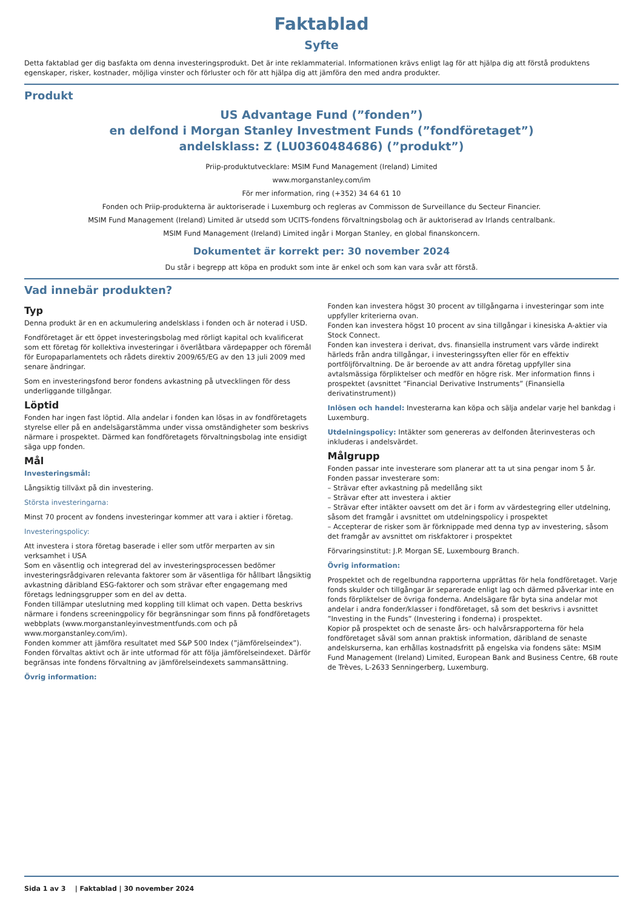Faktablad
Syfte
Detta faktablad ger dig basfakta om denna investeringsprodukt. Det är inte reklammaterial. Informationen krävs enligt lag för att hjälpa dig att förstå produktens egenskaper, risker, kostnader, möjliga vinster och förluster och för att hjälpa dig att jämföra den med andra produkter.
Produkt
US Advantage Fund (”fonden”)
en delfond i Morgan Stanley Investment Funds (”fondföretaget”)
andelsklass: Z (LU0360484686) (”produkt”)
Priip-produktutvecklare: MSIM Fund Management (Ireland) Limited
www.morganstanley.com/im
För mer information, ring (+352) 34 64 61 10
Fonden och Priip-produkterna är auktoriserade i Luxemburg och regleras av Commisson de Surveillance du Secteur Financier.
MSIM Fund Management (Ireland) Limited är utsedd som UCITS-fondens förvaltningsbolag och är auktoriserad av Irlands centralbank.
MSIM Fund Management (Ireland) Limited ingår i Morgan Stanley, en global finanskoncern.
Dokumentet är korrekt per: 30 november 2024
Du står i begrepp att köpa en produkt som inte är enkel och som kan vara svår att förstå.
Vad innebär produkten?
Typ
Denna produkt är en en ackumulering andelsklass i fonden och är noterad i USD.
Fondföretaget är ett öppet investeringsbolag med rörligt kapital och kvalificerat som ett företag för kollektiva investeringar i överlåtbara värdepapper och föremål för Europaparlamentets och rådets direktiv 2009/65/EG av den 13 juli 2009 med senare ändringar.
Som en investeringsfond beror fondens avkastning på utvecklingen för dess underliggande tillgångar.
Löptid
Fonden har ingen fast löptid. Alla andelar i fonden kan lösas in av fondföretagets styrelse eller på en andelsägarstämma under vissa omständigheter som beskrivs närmare i prospektet. Därmed kan fondföretagets förvaltningsbolag inte ensidigt säga upp fonden.
Mål
Investeringsmål:
Långsiktig tillväxt på din investering.
Största investeringarna:
Minst 70 procent av fondens investeringar kommer att vara i aktier i företag.
Investeringspolicy:
Att investera i stora företag baserade i eller som utför merparten av sin verksamhet i USA
Som en väsentlig och integrerad del av investeringsprocessen bedömer investeringsrådgivaren relevanta faktorer som är väsentliga för hållbart långsiktig avkastning däribland ESG-faktorer och som strävar efter engagemang med företags ledningsgrupper som en del av detta.
Fonden tillämpar uteslutning med koppling till klimat och vapen. Detta beskrivs närmare i fondens screeningpolicy för begränsningar som finns på fondföretagets webbplats (www.morganstanleyinvestmentfunds.com och på www.morganstanley.com/im).
Fonden kommer att jämföra resultatet med S&P 500 Index (”jämförelseindex”). Fonden förvaltas aktivt och är inte utformad för att följa jämförelseindexet. Därför begränsas inte fondens förvaltning av jämförelseindexets sammansättning.
Övrig information:
Fonden kan investera högst 30 procent av tillgångarna i investeringar som inte uppfyller kriterierna ovan.
Fonden kan investera högst 10 procent av sina tillgångar i kinesiska A-aktier via Stock Connect.
Fonden kan investera i derivat, dvs. finansiella instrument vars värde indirekt härleds från andra tillgångar, i investeringssyften eller för en effektiv portföljförvaltning. De är beroende av att andra företag uppfyller sina avtalsmässiga förpliktelser och medför en högre risk. Mer information finns i prospektet (avsnittet ”Financial Derivative Instruments” (Finansiella derivatinstrument))
Inlösen och handel: Investerarna kan köpa och sälja andelar varje hel bankdag i Luxemburg.
Utdelningspolicy: Intäkter som genereras av delfonden återinvesteras och inkluderas i andelsvärdet.
Målgrupp
Fonden passar inte investerare som planerar att ta ut sina pengar inom 5 år.
Fonden passar investerare som:
– Strävar efter avkastning på medellång sikt
– Strävar efter att investera i aktier
– Strävar efter intäkter oavsett om det är i form av värdestegring eller utdelning, såsom det framgår i avsnittet om utdelningspolicy i prospektet
– Accepterar de risker som är förknippade med denna typ av investering, såsom det framgår av avsnittet om riskfaktorer i prospektet
Förvaringsinstitut: J.P. Morgan SE, Luxembourg Branch.
Övrig information:
Prospektet och de regelbundna rapporterna upprättas för hela fondföretaget. Varje fonds skulder och tillgångar är separerade enligt lag och därmed påverkar inte en fonds förpliktelser de övriga fonderna. Andelsägare får byta sina andelar mot andelar i andra fonder/klasser i fondföretaget, så som det beskrivs i avsnittet ”Investing in the Funds” (Investering i fonderna) i prospektet.
Kopior på prospektet och de senaste års- och halvårsrapporterna för hela fondföretaget såväl som annan praktisk information, däribland de senaste andelskurserna, kan erhållas kostnadsfritt på engelska via fondens säte: MSIM Fund Management (Ireland) Limited, European Bank and Business Centre, 6B route de Trèves, L-2633 Senningerberg, Luxemburg.
Sida 1 av 3 | Faktablad | 30 november 2024